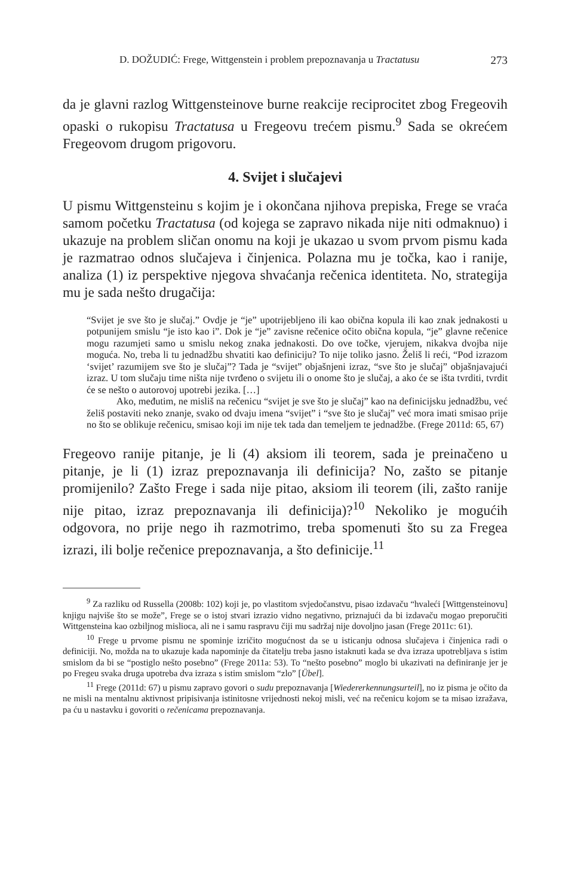D. DOŽUDIĆ: Frege, Wittgenstein i problem prepoznavanja u Tractatusu 273
da je glavni razlog Wittgensteinove burne reakcije reciprocitet zbog Fregeovih opaski o rukopisu Tractatusa u Fregeovu trećem pismu.<sup>9</sup> Sada se okrećem Fregeovom drugom prigovoru.
4. Svijet i slučajevi
U pismu Wittgensteinu s kojim je i okončana njihova prepiska, Frege se vraća samom početku Tractatusa (od kojega se zapravo nikada nije niti odmaknuo) i ukazuje na problem sličan onomu na koji je ukazao u svom prvom pismu kada je razmatrao odnos slučajeva i činjenica. Polazna mu je točka, kao i ranije, analiza (1) iz perspektive njegova shvaćanja rečenica identiteta. No, strategija mu je sada nešto drugačija:
“Svijet je sve što je slučaj.” Ovdje je “je” upotrijebljeno ili kao obična kopula ili kao znak jednakosti u potpunijem smislu “je isto kao i”. Dok je “je” zavisne rečenice očito obična kopula, “je” glavne rečenice mogu razumjeti samo u smislu nekog znaka jednakosti. Do ove točke, vjerujem, nikakva dvojba nije moguća. No, treba li tu jednadžbu shvatiti kao definiciju? To nije toliko jasno. Želiš li reći, “Pod izrazom ‘svijet’ razumijem sve što je slučaj”? Tada je “svijet” objašnjeni izraz, “sve što je slučaj” objašnjavajući izraz. U tom slučaju time ništa nije tvrđeno o svijetu ili o onome što je slučaj, a ako će se išta tvrditi, tvrdit će se nešto o autorovoj upotrebi jezika. […]
Ako, međutim, ne misliš na rečenicu “svijet je sve što je slučaj” kao na definicijsku jednadžbu, već želiš postaviti neko znanje, svako od dvaju imena “svijet” i “sve što je slučaj” već mora imati smisao prije no što se oblikuje rečenicu, smisao koji im nije tek tada dan temeljem te jednadžbe. (Frege 2011d: 65, 67)
Fregeovo ranije pitanje, je li (4) aksiom ili teorem, sada je preinačeno u pitanje, je li (1) izraz prepoznavanja ili definicija? No, zašto se pitanje promijenilo? Zašto Frege i sada nije pitao, aksiom ili teorem (ili, zašto ranije nije pitao, izraz prepoznavanja ili definicija)?<sup>10</sup> Nekoliko je mogućih odgovora, no prije nego ih razmotrimo, treba spomenuti što su za Fregea izrazi, ili bolje rečenice prepoznavanja, a što definicije.<sup>11</sup>
<sup>9</sup> Za razliku od Russella (2008b: 102) koji je, po vlastitom svjedočanstvu, pisao izdavaču “hvaleći [Wittgensteinovu] knjigu najviše što se može”, Frege se o istoj stvari izrazio vidno negativno, priznajući da bi izdavaču mogao preporučiti Wittgensteina kao ozbiljnog mislioca, ali ne i samu raspravu čiji mu sadržaj nije dovoljno jasan (Frege 2011c: 61).
<sup>10</sup> Frege u prvome pismu ne spominje izričito mogućnost da se u isticanju odnosa slučajeva i činjenica radi o definiciji. No, možda na to ukazuje kada napominje da čitatelju treba jasno istaknuti kada se dva izraza upotrebljava s istim smislom da bi se “postiglo nešto posebno” (Frege 2011a: 53). To “nešto posebno” moglo bi ukazivati na definiranje jer je po Fregeu svaka druga upotreba dva izraza s istim smislom “zlo” [Übel].
<sup>11</sup> Frege (2011d: 67) u pismu zapravo govori o sudu prepoznavanja [Wiedererkennungsurteil], no iz pisma je očito da ne misli na mentalnu aktivnost pripisivanja istinitosne vrijednosti nekoj misli, već na rečenicu kojom se ta misao izražava, pa ću u nastavku i govoriti o rečenicama prepoznavanja.